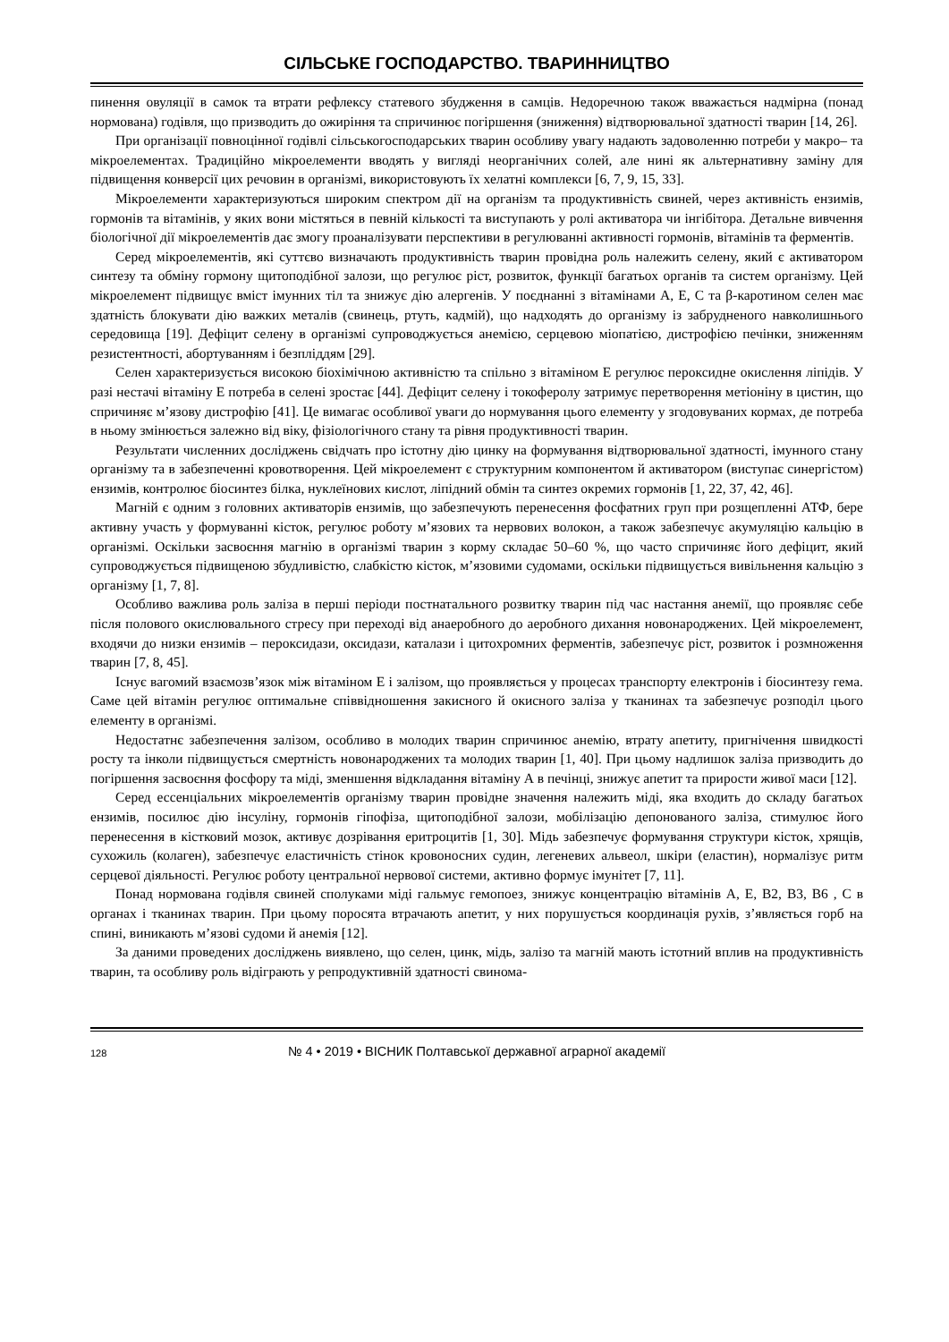СІЛЬСЬКЕ ГОСПОДАРСТВО. ТВАРИННИЦТВО
пинення овуляції в самок та втрати рефлексу статевого збудження в самців. Недоречною також вважається надмірна (понад нормована) годівля, що призводить до ожиріння та спричинює погіршення (зниження) відтворювальної здатності тварин [14, 26].
При організації повноцінної годівлі сільськогосподарських тварин особливу увагу надають задоволенню потреби у макро– та мікроелементах. Традиційно мікроелементи вводять у вигляді неорганічних солей, але нині як альтернативну заміну для підвищення конверсії цих речовин в організмі, використовують їх хелатні комплекси [6, 7, 9, 15, 33].
Мікроелементи характеризуються широким спектром дії на організм та продуктивність свиней, через активність ензимів, гормонів та вітамінів, у яких вони містяться в певній кількості та виступають у ролі активатора чи інгібітора. Детальне вивчення біологічної дії мікроелементів дає змогу проаналізувати перспективи в регулюванні активності гормонів, вітамінів та ферментів.
Серед мікроелементів, які суттєво визначають продуктивність тварин провідна роль належить селену, який є активатором синтезу та обміну гормону щитоподібної залози, що регулює ріст, розвиток, функції багатьох органів та систем організму. Цей мікроелемент підвищує вміст імунних тіл та знижує дію алергенів. У поєднанні з вітамінами А, Е, С та β-каротином селен має здатність блокувати дію важких металів (свинець, ртуть, кадмій), що надходять до організму із забрудненого навколишнього середовища [19]. Дефіцит селену в організмі супроводжується анемією, серцевою міопатією, дистрофією печінки, зниженням резистентності, абортуванням і безпліддям [29].
Селен характеризується високою біохімічною активністю та спільно з вітаміном Е регулює пероксидне окислення ліпідів. У разі нестачі вітаміну Е потреба в селені зростає [44]. Дефіцит селену і токоферолу затримує перетворення метіоніну в цистин, що спричиняє м’язову дистрофію [41]. Це вимагає особливої уваги до нормування цього елементу у згодовуваних кормах, де потреба в ньому змінюється залежно від віку, фізіологічного стану та рівня продуктивності тварин.
Результати численних досліджень свідчать про істотну дію цинку на формування відтворювальної здатності, імунного стану організму та в забезпеченні кровотворення. Цей мікроелемент є структурним компонентом й активатором (виступає синергістом) ензимів, контролює біосинтез білка, нуклеїнових кислот, ліпідний обмін та синтез окремих гормонів [1, 22, 37, 42, 46].
Магній є одним з головних активаторів ензимів, що забезпечують перенесення фосфатних груп при розщепленні АТФ, бере активну участь у формуванні кісток, регулює роботу м’язових та нервових волокон, а також забезпечує акумуляцію кальцію в організмі. Оскільки засвоєння магнію в організмі тварин з корму складає 50–60 %, що часто спричиняє його дефіцит, який супроводжується підвищеною збудливістю, слабкістю кісток, м’язовими судомами, оскільки підвищується вивільнення кальцію з організму [1, 7, 8].
Особливо важлива роль заліза в перші періоди постнатального розвитку тварин під час настання анемії, що проявляє себе після полового окислювального стресу при переході від анаеробного до аеробного дихання новонароджених. Цей мікроелемент, входячи до низки ензимів – пероксидази, оксидази, каталази і цитохромних ферментів, забезпечує ріст, розвиток і розмноження тварин [7, 8, 45].
Існує вагомий взаємозв’язок між вітаміном Е і залізом, що проявляється у процесах транспорту електронів і біосинтезу гема. Саме цей вітамін регулює оптимальне співвідношення закисного й окисного заліза у тканинах та забезпечує розподіл цього елементу в організмі.
Недостатнє забезпечення залізом, особливо в молодих тварин спричинює анемію, втрату апетиту, пригнічення швидкості росту та інколи підвищується смертність новонароджених та молодих тварин [1, 40]. При цьому надлишок заліза призводить до погіршення засвоєння фосфору та міді, зменшення відкладання вітаміну А в печінці, знижує апетит та прирости живої маси [12].
Серед ессенціальних мікроелементів організму тварин провідне значення належить міді, яка входить до складу багатьох ензимів, посилює дію інсуліну, гормонів гіпофіза, щитоподібної залози, мобілізацію депонованого заліза, стимулює його перенесення в кістковий мозок, активує дозрівання еритроцитів [1, 30]. Мідь забезпечує формування структури кісток, хрящів, сухожиль (колаген), забезпечує еластичність стінок кровоносних судин, легеневих альвеол, шкіри (еластин), нормалізує ритм серцевої діяльності. Регулює роботу центральної нервової системи, активно формує імунітет [7, 11].
Понад нормована годівля свиней сполуками міді гальмує гемопоез, знижує концентрацію вітамінів А, Е, В2, В3, В6 , С в органах і тканинах тварин. При цьому поросята втрачають апетит, у них порушується координація рухів, з’являється горб на спині, виникають м’язові судоми й анемія [12].
За даними проведених досліджень виявлено, що селен, цинк, мідь, залізо та магній мають істотний вплив на продуктивність тварин, та особливу роль відіграють у репродуктивній здатності свинома-
128 № 4 • 2019 • ВІСНИК Полтавської державної аграрної академії